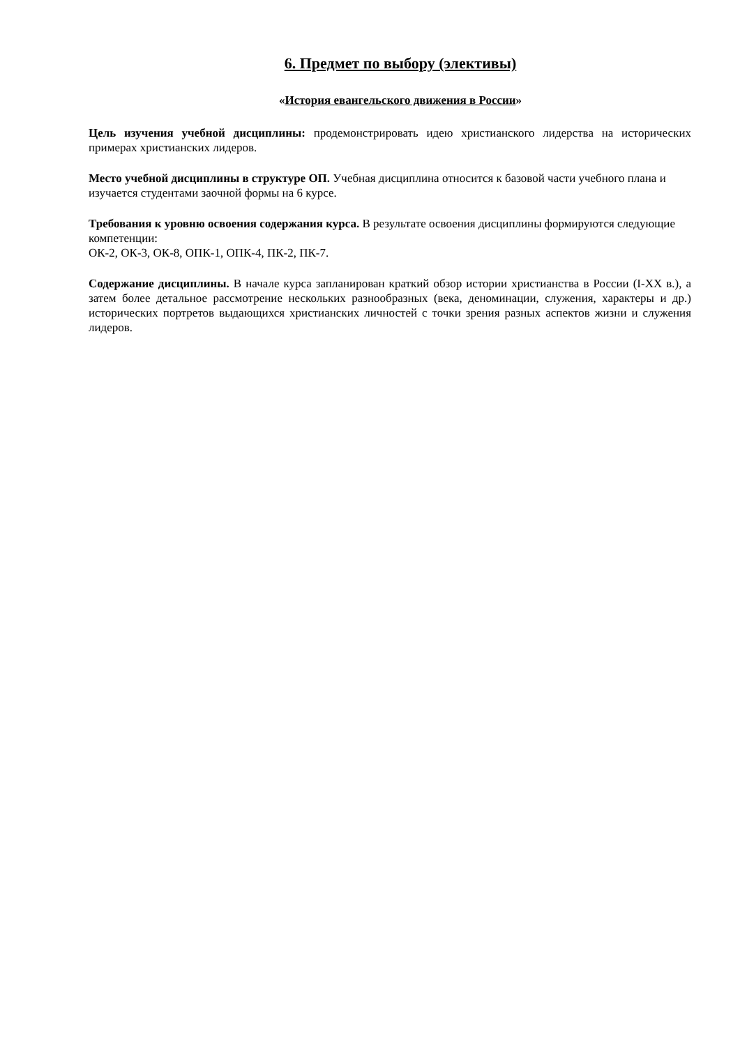6. Предмет по выбору (элективы)
«История евангельского движения в России»
Цель изучения учебной дисциплины: продемонстрировать идею христианского лидерства на исторических примерах христианских лидеров.
Место учебной дисциплины в структуре ОП. Учебная дисциплина относится к базовой части учебного плана и изучается студентами заочной формы на 6 курсе.
Требования к уровню освоения содержания курса. В результате освоения дисциплины формируются следующие компетенции:
ОК-2, ОК-3, ОК-8, ОПК-1, ОПК-4, ПК-2, ПК-7.
Содержание дисциплины. В начале курса запланирован краткий обзор истории христианства в России (I-XX в.), а затем более детальное рассмотрение нескольких разнообразных (века, деноминации, служения, характеры и др.) исторических портретов выдающихся христианских личностей с точки зрения разных аспектов жизни и служения лидеров.